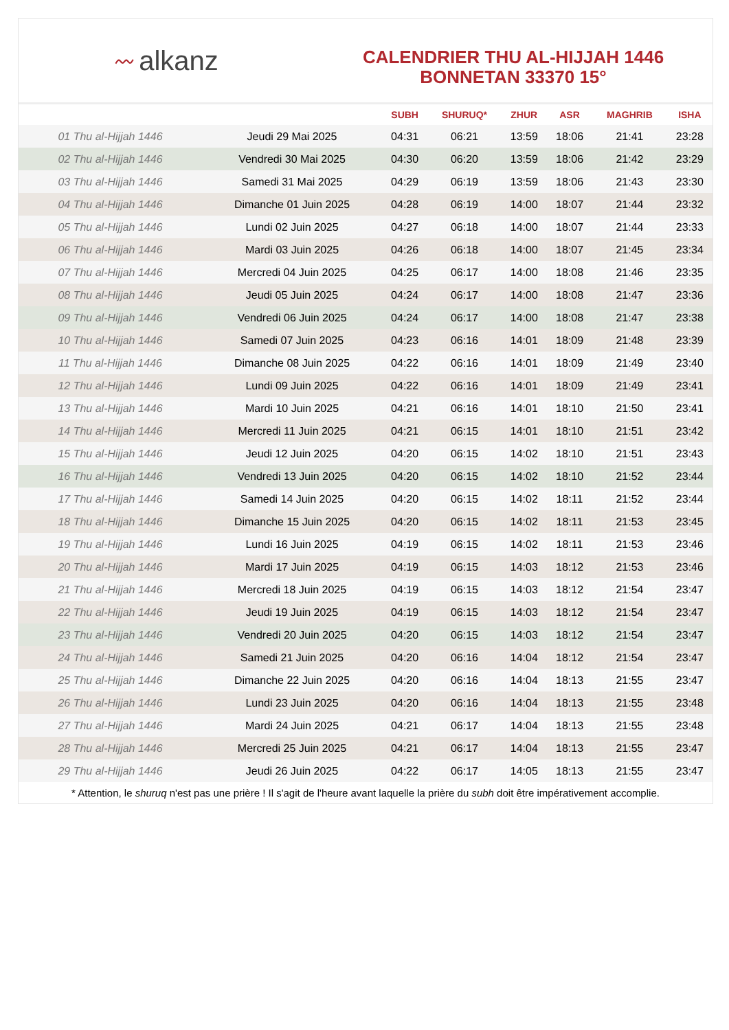〰 alkanz
CALENDRIER THU AL-HIJJAH 1446
BONNETAN 33370 15°
| | | SUBH | SHURUQ* | ZHUR | ASR | MAGHRIB | ISHA |
| --- | --- | --- | --- | --- | --- | --- | --- |
| 01 Thu al-Hijjah 1446 | Jeudi 29 Mai 2025 | 04:31 | 06:21 | 13:59 | 18:06 | 21:41 | 23:28 |
| 02 Thu al-Hijjah 1446 | Vendredi 30 Mai 2025 | 04:30 | 06:20 | 13:59 | 18:06 | 21:42 | 23:29 |
| 03 Thu al-Hijjah 1446 | Samedi 31 Mai 2025 | 04:29 | 06:19 | 13:59 | 18:06 | 21:43 | 23:30 |
| 04 Thu al-Hijjah 1446 | Dimanche 01 Juin 2025 | 04:28 | 06:19 | 14:00 | 18:07 | 21:44 | 23:32 |
| 05 Thu al-Hijjah 1446 | Lundi 02 Juin 2025 | 04:27 | 06:18 | 14:00 | 18:07 | 21:44 | 23:33 |
| 06 Thu al-Hijjah 1446 | Mardi 03 Juin 2025 | 04:26 | 06:18 | 14:00 | 18:07 | 21:45 | 23:34 |
| 07 Thu al-Hijjah 1446 | Mercredi 04 Juin 2025 | 04:25 | 06:17 | 14:00 | 18:08 | 21:46 | 23:35 |
| 08 Thu al-Hijjah 1446 | Jeudi 05 Juin 2025 | 04:24 | 06:17 | 14:00 | 18:08 | 21:47 | 23:36 |
| 09 Thu al-Hijjah 1446 | Vendredi 06 Juin 2025 | 04:24 | 06:17 | 14:00 | 18:08 | 21:47 | 23:38 |
| 10 Thu al-Hijjah 1446 | Samedi 07 Juin 2025 | 04:23 | 06:16 | 14:01 | 18:09 | 21:48 | 23:39 |
| 11 Thu al-Hijjah 1446 | Dimanche 08 Juin 2025 | 04:22 | 06:16 | 14:01 | 18:09 | 21:49 | 23:40 |
| 12 Thu al-Hijjah 1446 | Lundi 09 Juin 2025 | 04:22 | 06:16 | 14:01 | 18:09 | 21:49 | 23:41 |
| 13 Thu al-Hijjah 1446 | Mardi 10 Juin 2025 | 04:21 | 06:16 | 14:01 | 18:10 | 21:50 | 23:41 |
| 14 Thu al-Hijjah 1446 | Mercredi 11 Juin 2025 | 04:21 | 06:15 | 14:01 | 18:10 | 21:51 | 23:42 |
| 15 Thu al-Hijjah 1446 | Jeudi 12 Juin 2025 | 04:20 | 06:15 | 14:02 | 18:10 | 21:51 | 23:43 |
| 16 Thu al-Hijjah 1446 | Vendredi 13 Juin 2025 | 04:20 | 06:15 | 14:02 | 18:10 | 21:52 | 23:44 |
| 17 Thu al-Hijjah 1446 | Samedi 14 Juin 2025 | 04:20 | 06:15 | 14:02 | 18:11 | 21:52 | 23:44 |
| 18 Thu al-Hijjah 1446 | Dimanche 15 Juin 2025 | 04:20 | 06:15 | 14:02 | 18:11 | 21:53 | 23:45 |
| 19 Thu al-Hijjah 1446 | Lundi 16 Juin 2025 | 04:19 | 06:15 | 14:02 | 18:11 | 21:53 | 23:46 |
| 20 Thu al-Hijjah 1446 | Mardi 17 Juin 2025 | 04:19 | 06:15 | 14:03 | 18:12 | 21:53 | 23:46 |
| 21 Thu al-Hijjah 1446 | Mercredi 18 Juin 2025 | 04:19 | 06:15 | 14:03 | 18:12 | 21:54 | 23:47 |
| 22 Thu al-Hijjah 1446 | Jeudi 19 Juin 2025 | 04:19 | 06:15 | 14:03 | 18:12 | 21:54 | 23:47 |
| 23 Thu al-Hijjah 1446 | Vendredi 20 Juin 2025 | 04:20 | 06:15 | 14:03 | 18:12 | 21:54 | 23:47 |
| 24 Thu al-Hijjah 1446 | Samedi 21 Juin 2025 | 04:20 | 06:16 | 14:04 | 18:12 | 21:54 | 23:47 |
| 25 Thu al-Hijjah 1446 | Dimanche 22 Juin 2025 | 04:20 | 06:16 | 14:04 | 18:13 | 21:55 | 23:47 |
| 26 Thu al-Hijjah 1446 | Lundi 23 Juin 2025 | 04:20 | 06:16 | 14:04 | 18:13 | 21:55 | 23:48 |
| 27 Thu al-Hijjah 1446 | Mardi 24 Juin 2025 | 04:21 | 06:17 | 14:04 | 18:13 | 21:55 | 23:48 |
| 28 Thu al-Hijjah 1446 | Mercredi 25 Juin 2025 | 04:21 | 06:17 | 14:04 | 18:13 | 21:55 | 23:47 |
| 29 Thu al-Hijjah 1446 | Jeudi 26 Juin 2025 | 04:22 | 06:17 | 14:05 | 18:13 | 21:55 | 23:47 |
* Attention, le shuruq n'est pas une prière ! Il s'agit de l'heure avant laquelle la prière du subh doit être impérativement accomplie.